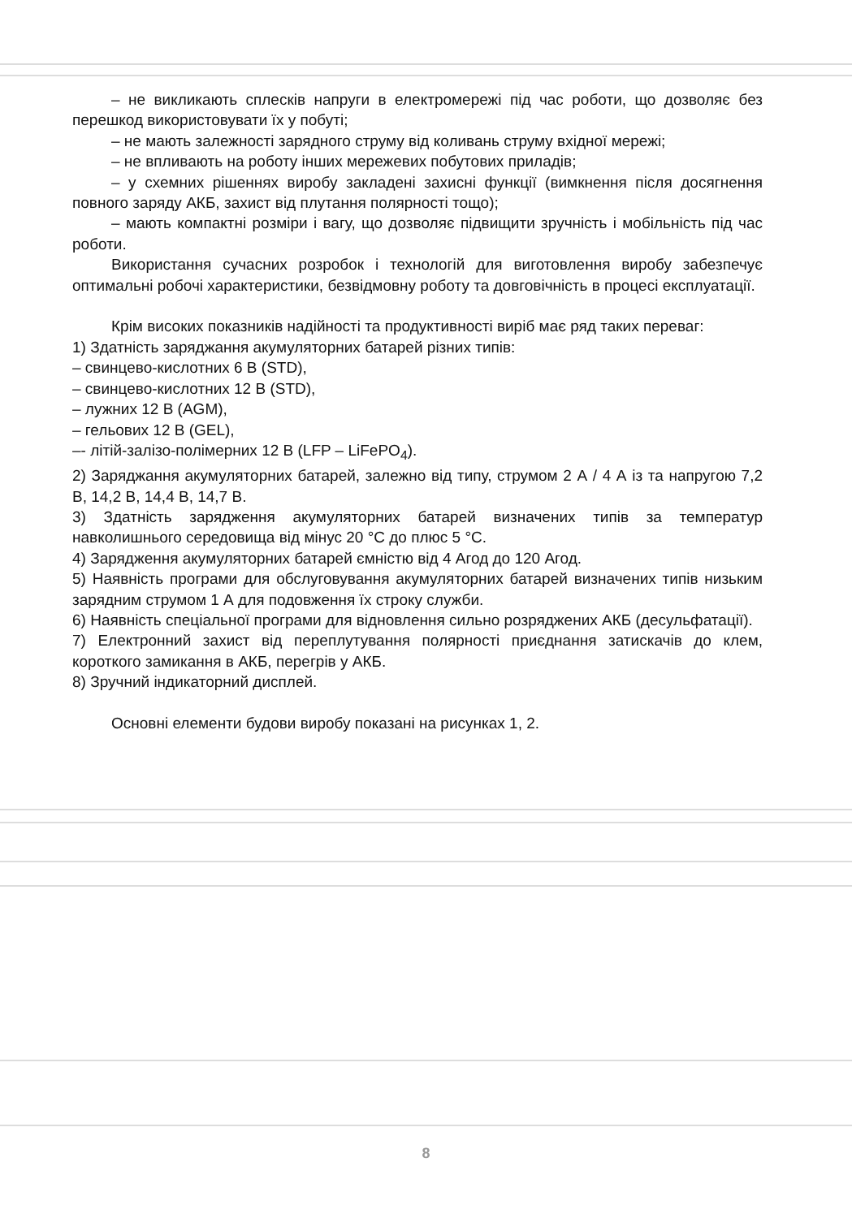– не викликають сплесків напруги в електромережі під час роботи, що дозволяє без перешкод використовувати їх у побуті;
– не мають залежності зарядного струму від коливань струму вхідної мережі;
– не впливають на роботу інших мережевих побутових приладів;
– у схемних рішеннях виробу закладені захисні функції (вимкнення після досягнення повного заряду АКБ, захист від плутання полярності тощо);
– мають компактні розміри і вагу, що дозволяє підвищити зручність і мобільність під час роботи.
Використання сучасних розробок і технологій для виготовлення виробу забезпечує оптимальні робочі характеристики, безвідмовну роботу та довговічність в процесі експлуатації.
Крім високих показників надійності та продуктивності виріб має ряд таких переваг:
1) Здатність заряджання акумуляторних батарей різних типів:
– свинцево-кислотних 6 В (STD),
– свинцево-кислотних 12 В (STD),
– лужних 12 В (AGM),
– гельових 12 В (GEL),
–- літій-залізо-полімерних 12 В (LFP – LiFePO<sub>4</sub>).
2) Заряджання акумуляторних батарей, залежно від типу, струмом 2 А / 4 А із та напругою 7,2 В, 14,2 В, 14,4 В, 14,7 В.
3) Здатність зарядження акумуляторних батарей визначених типів за температур навколишнього середовища від мінус 20 °С до плюс 5 °С.
4) Зарядження акумуляторних батарей ємністю від 4 Агод до 120 Агод.
5) Наявність програми для обслуговування акумуляторних батарей визначених типів низьким зарядним струмом 1 А для подовження їх строку служби.
6) Наявність спеціальної програми для відновлення сильно розряджених АКБ (десульфатації).
7) Електронний захист від переплутування полярності приєднання затискачів до клем, короткого замикання в АКБ, перегрів у АКБ.
8) Зручний індикаторний дисплей.
Основні елементи будови виробу показані на рисунках 1, 2.
8